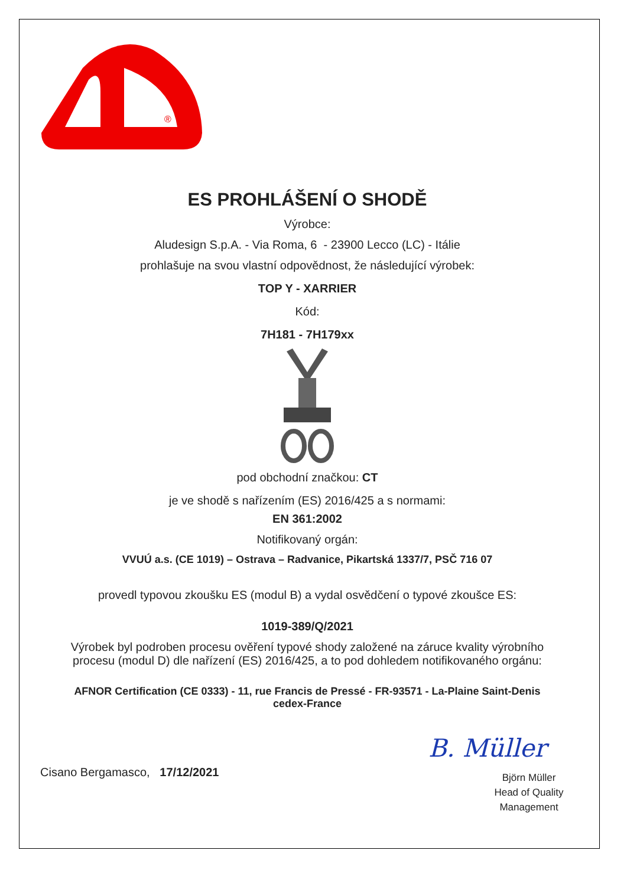®
ES PROHLÁŠENÍ O SHODĚ
Výrobce:
Aludesign S.p.A. - Via Roma, 6 - 23900 Lecco (LC) - Itálie
prohlašuje na svou vlastní odpovědnost, že následující výrobek:
TOP Y - XARRIER
Kód:
7H181 - 7H179xx
pod obchodní značkou: CT
je ve shodě s nařízením (ES) 2016/425 a s normami:
EN 361:2002
Notifikovaný orgán:
VVUÚ a.s. (CE 1019) – Ostrava – Radvanice, Pikartská 1337/7, PSČ 716 07
provedl typovou zkoušku ES (modul B) a vydal osvědčení o typové zkoušce ES:
1019-389/Q/2021
Výrobek byl podroben procesu ověření typové shody založené na záruce kvality výrobního
procesu (modul D) dle nařízení (ES) 2016/425, a to pod dohledem notifikovaného orgánu:
AFNOR Certification (CE 0333) - 11, rue Francis de Pressé - FR-93571 - La-Plaine Saint-Denis
cedex-France
Cisano Bergamasco, 17/12/2021
B. Müller
Björn Müller
Head of Quality
Management